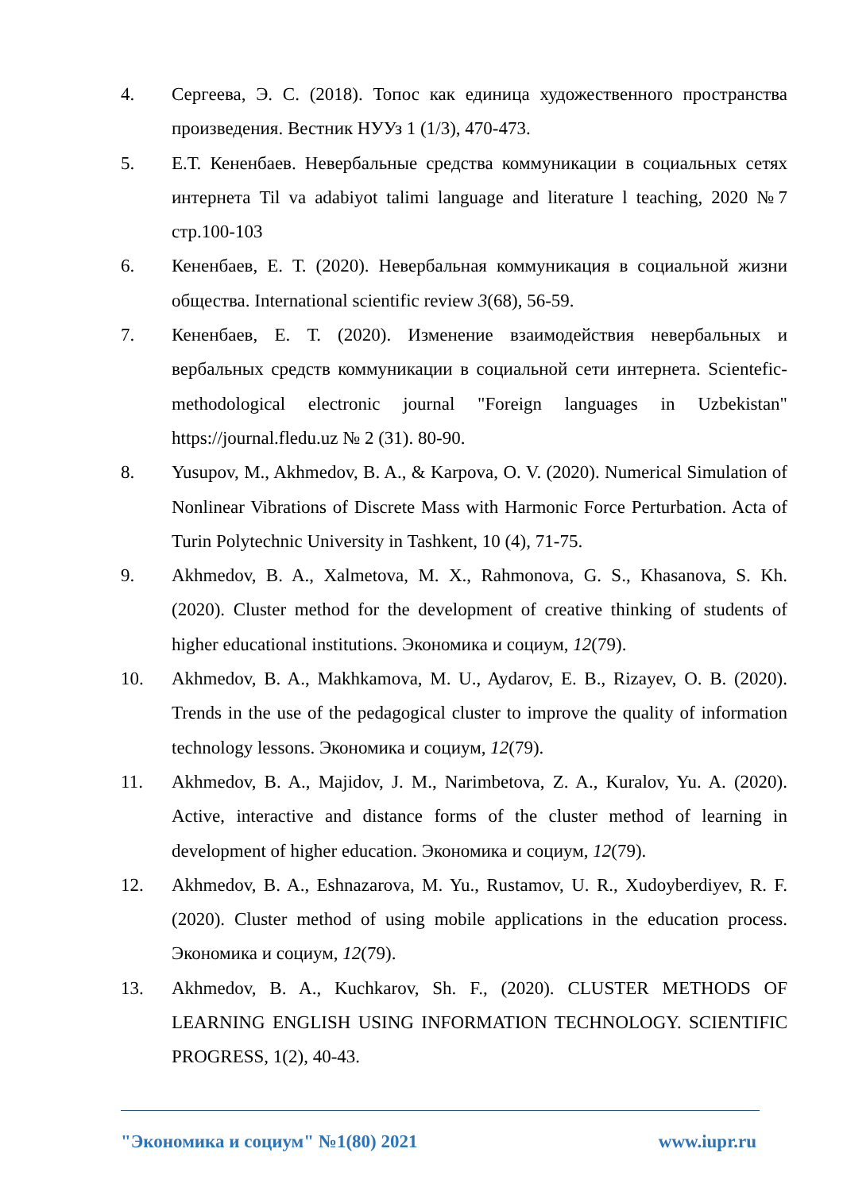4. Сергеева, Э. С. (2018). Топос как единица художественного пространства произведения. Вестник НУУз 1 (1/3), 470-473.
5. Е.Т. Кененбаев. Невербальные средства коммуникации в социальных сетях интернета Til va adabiyot talimi language and literature l teaching, 2020 №7 стр.100-103
6. Кененбаев, Е. Т. (2020). Невербальная коммуникация в социальной жизни общества. International scientific review 3(68), 56-59.
7. Кененбаев, Е. Т. (2020). Изменение взаимодействия невербальных и вербальных средств коммуникации в социальной сети интернета. Scientefic-methodological electronic journal "Foreign languages in Uzbekistan" https://journal.fledu.uz № 2 (31). 80-90.
8. Yusupov, M., Akhmedov, B. A., & Karpova, O. V. (2020). Numerical Simulation of Nonlinear Vibrations of Discrete Mass with Harmonic Force Perturbation. Acta of Turin Polytechnic University in Tashkent, 10 (4), 71-75.
9. Akhmedov, B. A., Xalmetova, M. X., Rahmonova, G. S., Khasanova, S. Kh. (2020). Cluster method for the development of creative thinking of students of higher educational institutions. Экономика и социум, 12(79).
10. Akhmedov, B. A., Makhkamova, M. U., Aydarov, E. B., Rizayev, O. B. (2020). Trends in the use of the pedagogical cluster to improve the quality of information technology lessons. Экономика и социум, 12(79).
11. Akhmedov, B. A., Majidov, J. M., Narimbetova, Z. A., Kuralov, Yu. A. (2020). Active, interactive and distance forms of the cluster method of learning in development of higher education. Экономика и социум, 12(79).
12. Akhmedov, B. A., Eshnazarova, M. Yu., Rustamov, U. R., Xudoyberdiyev, R. F. (2020). Cluster method of using mobile applications in the education process. Экономика и социум, 12(79).
13. Akhmedov, B. A., Kuchkarov, Sh. F., (2020). CLUSTER METHODS OF LEARNING ENGLISH USING INFORMATION TECHNOLOGY. SCIENTIFIC PROGRESS, 1(2), 40-43.
"Экономика и социум" №1(80) 2021 www.iupr.ru